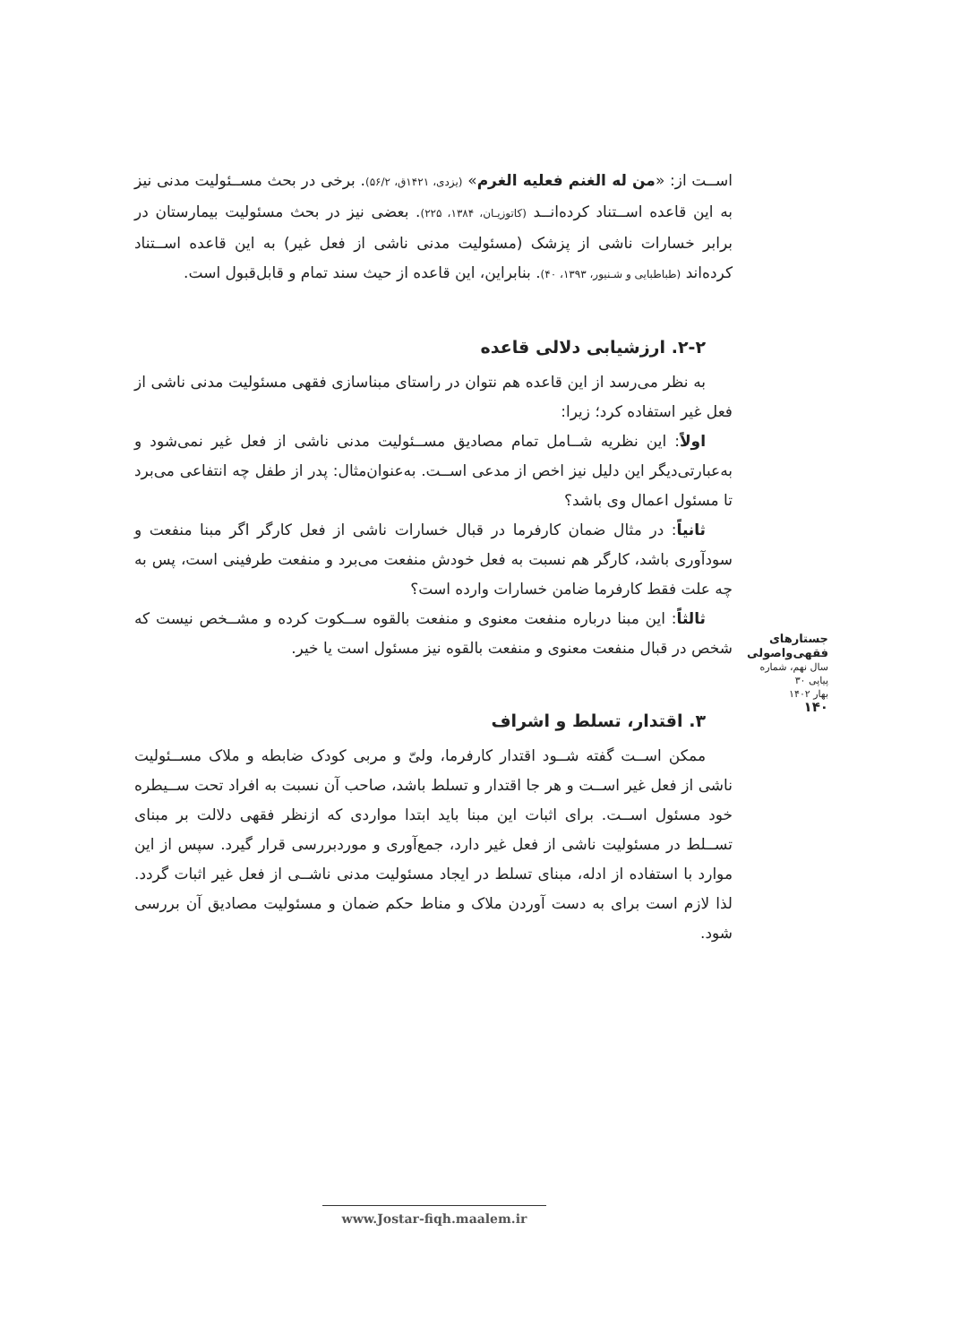اســت از: «من له الغنم فعلیه الغرم» (یزدی، ۱۴۲۱ق، ۵۶/۲). برخی در بحث مســئولیت مدنی نیز به این قاعده اســتناد کرده‌انــد (کاتوزیـان، ۱۳۸۴، ۲۲۵). بعضی نیز در بحث مسئولیت بیمارستان در برابر خسارات ناشی از پزشک (مسئولیت مدنی ناشی از فعل غیر) به این قاعده اســتناد کرده‌اند (طباطبایی و شـنیور، ۱۳۹۳، ۴۰). بنابراین، این قاعده از حیث سند تمام و قابل‌قبول است.
۲-۲. ارزشیابی دلالی قاعده
به نظر می‌رسد از این قاعده هم نتوان در راستای مبناسازی فقهی مسئولیت مدنی ناشی از فعل غیر استفاده کرد؛ زیرا:
اولاً: این نظریه شــامل تمام مصادیق مســئولیت مدنی ناشی از فعل غیر نمی‌شود و به‌عبارتی‌دیگر این دلیل نیز اخص از مدعی اســت. به‌عنوان‌مثال: پدر از طفل چه انتفاعی می‌برد تا مسئول اعمال وی باشد؟
ثانیاً: در مثال ضمان کارفرما در قبال خسارات ناشی از فعل کارگر اگر مبنا منفعت و سودآوری باشد، کارگر هم نسبت به فعل خودش منفعت می‌برد و منفعت طرفینی است، پس به چه علت فقط کارفرما ضامن خسارات وارده است؟
ثالثاً: این مبنا درباره منفعت معنوی و منفعت بالقوه ســکوت کرده و مشــخص نیست که شخص در قبال منفعت معنوی و منفعت بالقوه نیز مسئول است یا خیر.
۳. اقتدار، تسلط و اشراف
ممکن اســت گفته شــود اقتدار کارفرما، ولیّ و مربی کودک ضابطه و ملاک مســئولیت ناشی از فعل غیر اســت و هر جا اقتدار و تسلط باشد، صاحب آن نسبت به افراد تحت ســیطره خود مسئول اســت. برای اثبات این مبنا باید ابتدا مواردی که ازنظر فقهی دلالت بر مبنای تســلط در مسئولیت ناشی از فعل غیر دارد، جمع‌آوری و موردبررسی قرار گیرد. سپس از این موارد با استفاده از ادله، مبنای تسلط در ایجاد مسئولیت مدنی ناشــی از فعل غیر اثبات گردد. لذا لازم است برای به دست آوردن ملاک و مناط حکم ضمان و مسئولیت مصادیق آن بررسی شود.
جستارهای
فقهی‌واصولی
سال نهم، شماره پیاپی ۳۰
بهار ۱۴۰۲
۱۴۰
www.Jostar-fiqh.maalem.ir